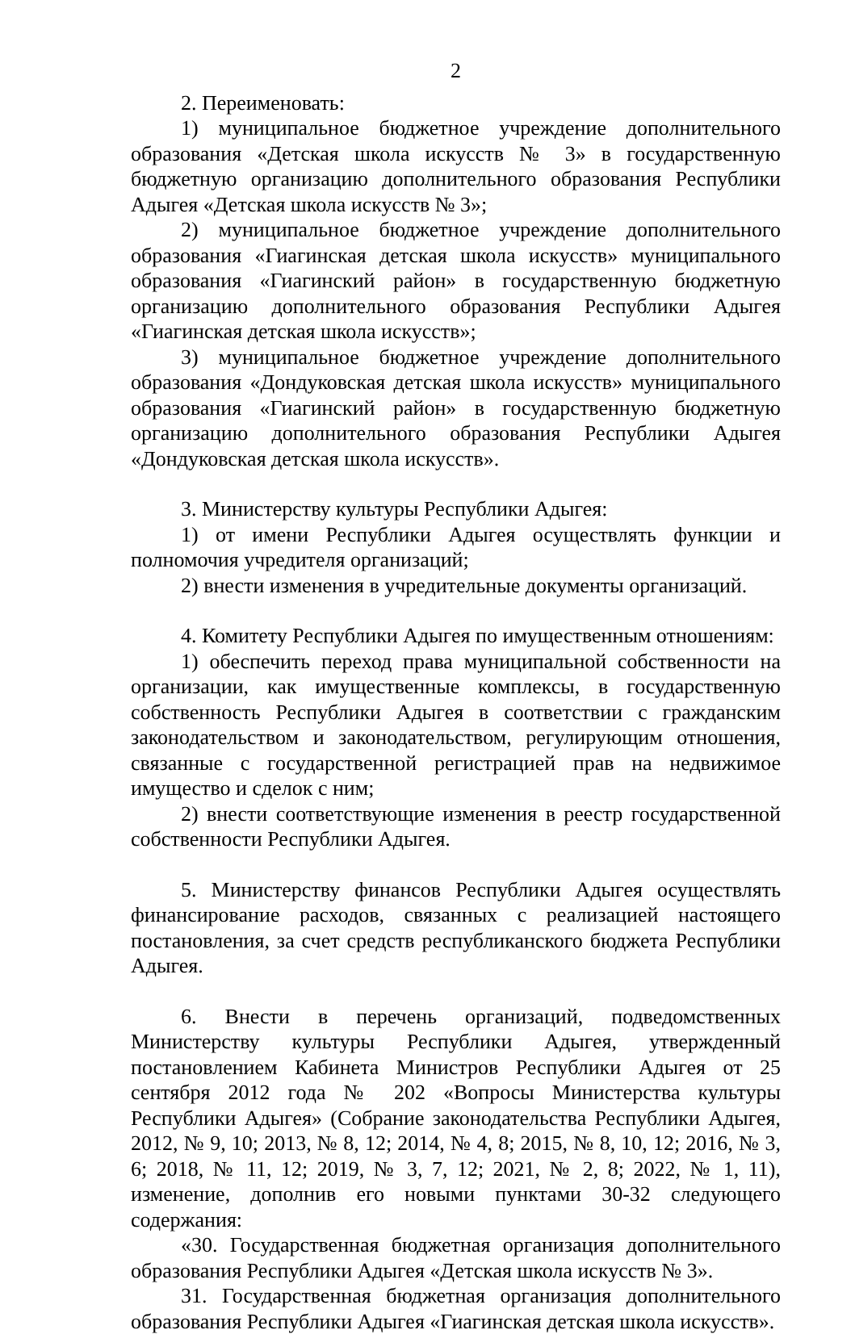2
2. Переименовать:
1) муниципальное бюджетное учреждение дополнительного образования «Детская школа искусств № 3» в государственную бюджетную организацию дополнительного образования Республики Адыгея «Детская школа искусств № 3»;
2) муниципальное бюджетное учреждение дополнительного образования «Гиагинская детская школа искусств» муниципального образования «Гиагинский район» в государственную бюджетную организацию дополнительного образования Республики Адыгея «Гиагинская детская школа искусств»;
3) муниципальное бюджетное учреждение дополнительного образования «Дондуковская детская школа искусств» муниципального образования «Гиагинский район» в государственную бюджетную организацию дополнительного образования Республики Адыгея «Дондуковская детская школа искусств».
3. Министерству культуры Республики Адыгея:
1) от имени Республики Адыгея осуществлять функции и полномочия учредителя организаций;
2) внести изменения в учредительные документы организаций.
4. Комитету Республики Адыгея по имущественным отношениям:
1) обеспечить переход права муниципальной собственности на организации, как имущественные комплексы, в государственную собственность Республики Адыгея в соответствии с гражданским законодательством и законодательством, регулирующим отношения, связанные с государственной регистрацией прав на недвижимое имущество и сделок с ним;
2) внести соответствующие изменения в реестр государственной собственности Республики Адыгея.
5. Министерству финансов Республики Адыгея осуществлять финансирование расходов, связанных с реализацией настоящего постановления, за счет средств республиканского бюджета Республики Адыгея.
6. Внести в перечень организаций, подведомственных Министерству культуры Республики Адыгея, утвержденный постановлением Кабинета Министров Республики Адыгея от 25 сентября 2012 года № 202 «Вопросы Министерства культуры Республики Адыгея» (Собрание законодательства Республики Адыгея, 2012, № 9, 10; 2013, № 8, 12; 2014, № 4, 8; 2015, № 8, 10, 12; 2016, № 3, 6; 2018, № 11, 12; 2019, № 3, 7, 12; 2021, № 2, 8; 2022, № 1, 11), изменение, дополнив его новыми пунктами 30-32 следующего содержания:
«30. Государственная бюджетная организация дополнительного образования Республики Адыгея «Детская школа искусств № 3».
31. Государственная бюджетная организация дополнительного образования Республики Адыгея «Гиагинская детская школа искусств».